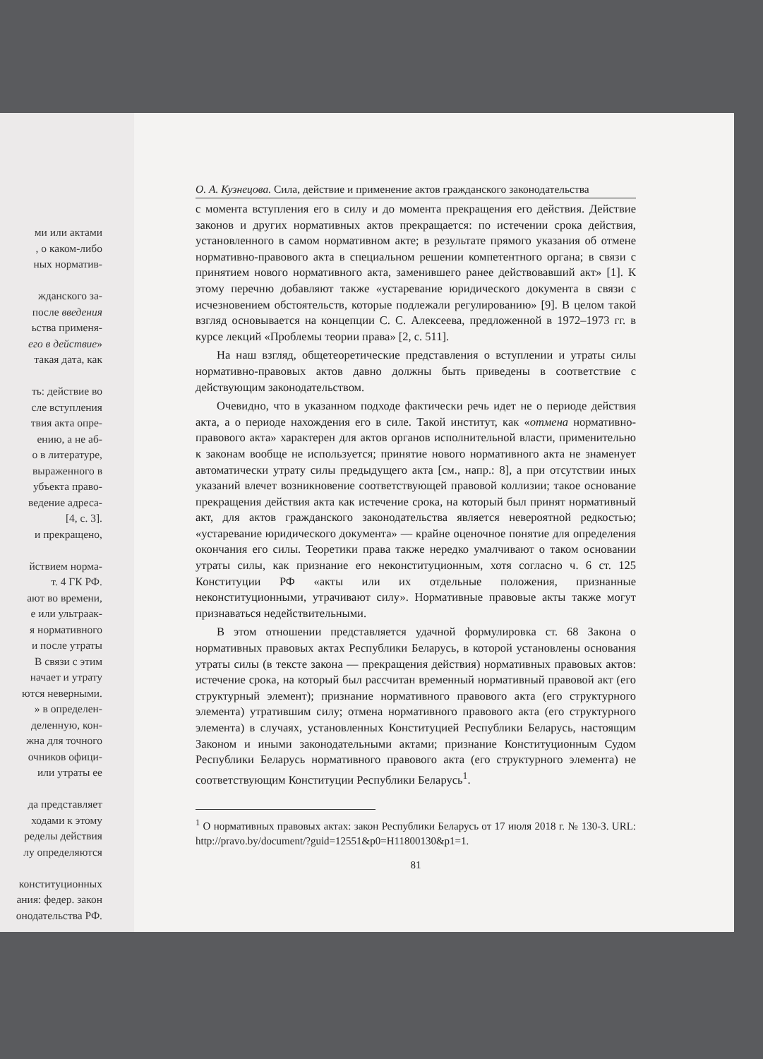ми или актами
, о каком-либо
ных норматив-
жданского за-
после введения
ьства применя-
его в действие»
такая дата, как
ть: действие во
сле вступления
твия акта опре-
ению, а не аб-
о в литературе,
выраженного в
убъекта право-
ведение адреса-
[4, с. 3].
и прекращено,
йствием норма-
т. 4 ГК РФ.
ают во времени,
е или ультраак-
я нормативного
и после утраты
В связи с этим
начает и утрату
ются неверными.
» в определен-
деленную, кон-
жна для точного
очников офици-
или утраты ее
да представляет
ходами к этому
ределы действия
лу определяются
конституционных
ания: федер. закон
онодательства РФ.
О. А. Кузнецова. Сила, действие и применение актов гражданского законодательства
с момента вступления его в силу и до момента прекращения его действия. Действие законов и других нормативных актов прекращается: по истечении срока действия, установленного в самом нормативном акте; в результате прямого указания об отмене нормативно-правового акта в специальном решении компетентного органа; в связи с принятием нового нормативного акта, заменившего ранее действовавший акт» [1]. К этому перечню добавляют также «устаревание юридического документа в связи с исчезновением обстоятельств, которые подлежали регулированию» [9]. В целом такой взгляд основывается на концепции С. С. Алексеева, предложенной в 1972–1973 гг. в курсе лекций «Проблемы теории права» [2, с. 511].
На наш взгляд, общетеоретические представления о вступлении и утраты силы нормативно-правовых актов давно должны быть приведены в соответствие с действующим законодательством.
Очевидно, что в указанном подходе фактически речь идет не о периоде действия акта, а о периоде нахождения его в силе. Такой институт, как «отмена нормативно-правового акта» характерен для актов органов исполнительной власти, применительно к законам вообще не используется; принятие нового нормативного акта не знаменует автоматически утрату силы предыдущего акта [см., напр.: 8], а при отсутствии иных указаний влечет возникновение соответствующей правовой коллизии; такое основание прекращения действия акта как истечение срока, на который был принят нормативный акт, для актов гражданского законодательства является невероятной редкостью; «устаревание юридического документа» — крайне оценочное понятие для определения окончания его силы. Теоретики права также нередко умалчивают о таком основании утраты силы, как признание его неконституционным, хотя согласно ч. 6 ст. 125 Конституции РФ «акты или их отдельные положения, признанные неконституционными, утрачивают силу». Нормативные правовые акты также могут признаваться недействительными.
В этом отношении представляется удачной формулировка ст. 68 Закона о нормативных правовых актах Республики Беларусь, в которой установлены основания утраты силы (в тексте закона — прекращения действия) нормативных правовых актов: истечение срока, на который был рассчитан временный нормативный правовой акт (его структурный элемент); признание нормативного правового акта (его структурного элемента) утратившим силу; отмена нормативного правового акта (его структурного элемента) в случаях, установленных Конституцией Республики Беларусь, настоящим Законом и иными законодательными актами; признание Конституционным Судом Республики Беларусь нормативного правового акта (его структурного элемента) не соответствующим Конституции Республики Беларусь<sup>1</sup>.
<sup>1</sup> О нормативных правовых актах: закон Республики Беларусь от 17 июля 2018 г. № 130-З. URL: http://pravo.by/document/?guid=12551&p0=H11800130&p1=1.
81